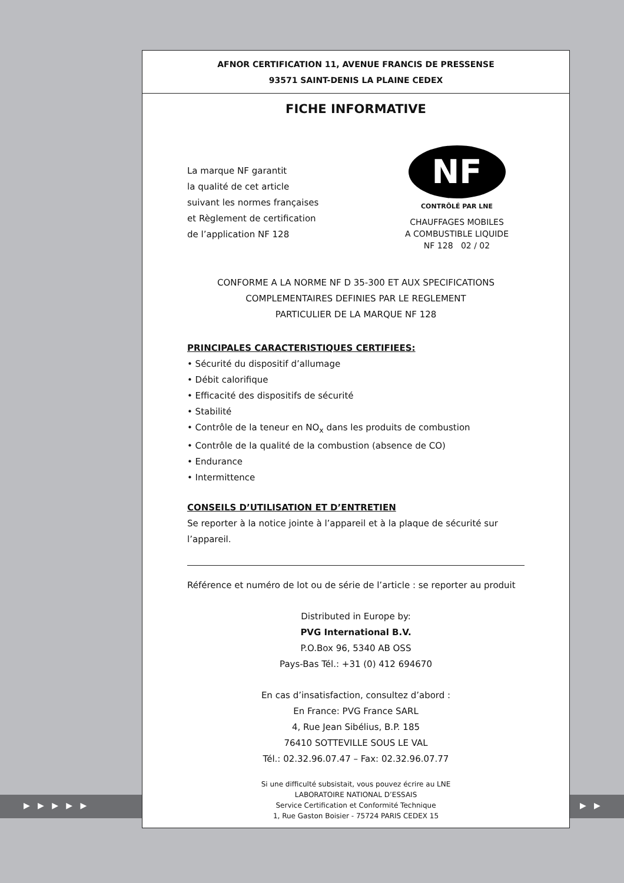▶ ▶ ▶ ▶ ▶ ▶ ▶
AFNOR CERTIFICATION 11, AVENUE FRANCIS DE PRESSENSE
93571 SAINT-DENIS LA PLAINE CEDEX
FICHE INFORMATIVE
La marque NF garantit
la qualité de cet article
suivant les normes françaises
et Règlement de certification
de l’application NF 128
NF
CONTRÔLÉ PAR LNE
CHAUFFAGES MOBILES
A COMBUSTIBLE LIQUIDE
NF 128 02 / 02
CONFORME A LA NORME NF D 35-300 ET AUX SPECIFICATIONS
COMPLEMENTAIRES DEFINIES PAR LE REGLEMENT
PARTICULIER DE LA MARQUE NF 128
PRINCIPALES CARACTERISTIQUES CERTIFIEES:
• Sécurité du dispositif d’allumage
• Débit calorifique
• Efficacité des dispositifs de sécurité
• Stabilité
• Contrôle de la teneur en NO<sub>x</sub> dans les produits de combustion
• Contrôle de la qualité de la combustion (absence de CO)
• Endurance
• Intermittence
CONSEILS D’UTILISATION ET D’ENTRETIEN
Se reporter à la notice jointe à l’appareil et à la plaque de sécurité sur l’appareil.
Référence et numéro de lot ou de série de l’article : se reporter au produit
Distributed in Europe by:
PVG International B.V.
P.O.Box 96, 5340 AB OSS
Pays-Bas Tél.: +31 (0) 412 694670
En cas d’insatisfaction, consultez d’abord :
En France: PVG France SARL
4, Rue Jean Sibélius, B.P. 185
76410 SOTTEVILLE SOUS LE VAL
Tél.: 02.32.96.07.47 – Fax: 02.32.96.07.77
Si une difficulté subsistait, vous pouvez écrire au LNE
LABORATOIRE NATIONAL D’ESSAIS
Service Certification et Conformité Technique
1, Rue Gaston Boisier - 75724 PARIS CEDEX 15